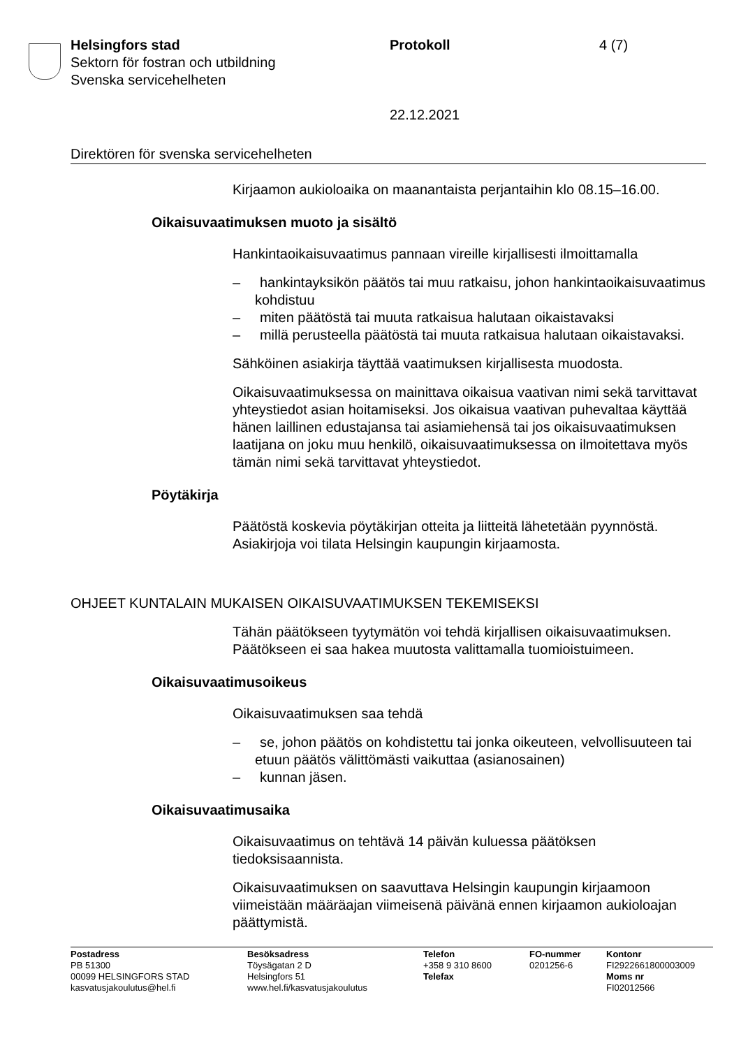Helsingfors stad
Sektorn för fostran och utbildning
Svenska servicehelheten
Protokoll
22.12.2021
4 (7)
Direktören för svenska servicehelheten
Kirjaamon aukioloaika on maanantaista perjantaihin klo 08.15–16.00.
Oikaisuvaatimuksen muoto ja sisältö
Hankintaoikaisuvaatimus pannaan vireille kirjallisesti ilmoittamalla
– hankintayksikön päätös tai muu ratkaisu, johon hankintaoikaisuvaatimus kohdistuu
– miten päätöstä tai muuta ratkaisua halutaan oikaistavaksi
– millä perusteella päätöstä tai muuta ratkaisua halutaan oikaistavaksi.
Sähköinen asiakirja täyttää vaatimuksen kirjallisesta muodosta.
Oikaisuvaatimuksessa on mainittava oikaisua vaativan nimi sekä tarvittavat yhteystiedot asian hoitamiseksi. Jos oikaisua vaativan puhevaltaa käyttää hänen laillinen edustajansa tai asiamiehensä tai jos oikaisuvaatimuksen laatijana on joku muu henkilö, oikaisuvaatimuksessa on ilmoitettava myös tämän nimi sekä tarvittavat yhteystiedot.
Pöytäkirja
Päätöstä koskevia pöytäkirjan otteita ja liitteitä lähetetään pyynnöstä. Asiakirjoja voi tilata Helsingin kaupungin kirjaamosta.
OHJEET KUNTALAIN MUKAISEN OIKAISUVAATIMUKSEN TEKEMISEKSI
Tähän päätökseen tyytymätön voi tehdä kirjallisen oikaisuvaatimuksen. Päätökseen ei saa hakea muutosta valittamalla tuomioistuimeen.
Oikaisuvaatimusoikeus
Oikaisuvaatimuksen saa tehdä
– se, johon päätös on kohdistettu tai jonka oikeuteen, velvollisuuteen tai etuun päätös välittömästi vaikuttaa (asianosainen)
– kunnan jäsen.
Oikaisuvaatimusaika
Oikaisuvaatimus on tehtävä 14 päivän kuluessa päätöksen tiedoksisaannista.
Oikaisuvaatimuksen on saavuttava Helsingin kaupungin kirjaamoon viimeistään määräajan viimeisenä päivänä ennen kirjaamon aukioloajan päättymistä.
Postadress
PB 51300
00099 HELSINGFORS STAD
kasvatusjakoulutus@hel.fi
Besöksadress
Töysägatan 2 D
Helsingfors 51
www.hel.fi/kasvatusjakoulutus
Telefon
+358 9 310 8600
Telefax
FO-nummer
0201256-6
Kontonr
FI2922661800003009
Moms nr
FI02012566